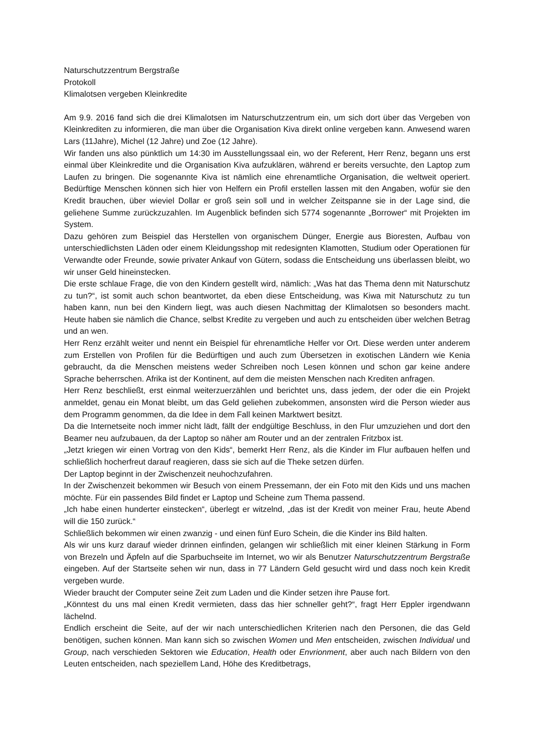Naturschutzzentrum Bergstraße
Protokoll
Klimalotsen vergeben Kleinkredite
Am 9.9. 2016 fand sich die drei Klimalotsen im Naturschutzzentrum ein, um sich dort über das Vergeben von Kleinkrediten zu informieren, die man über die Organisation Kiva direkt online vergeben kann. Anwesend waren Lars (11Jahre), Michel (12 Jahre) und Zoe (12 Jahre).
Wir fanden uns also pünktlich um 14:30 im Ausstellungssaal ein, wo der Referent, Herr Renz, begann uns erst einmal über Kleinkredite und die Organisation Kiva aufzuklären, während er bereits versuchte, den Laptop zum Laufen zu bringen. Die sogenannte Kiva ist nämlich eine ehrenamtliche Organisation, die weltweit operiert. Bedürftige Menschen können sich hier von Helfern ein Profil erstellen lassen mit den Angaben, wofür sie den Kredit brauchen, über wieviel Dollar er groß sein soll und in welcher Zeitspanne sie in der Lage sind, die geliehene Summe zurückzuzahlen. Im Augenblick befinden sich 5774 sogenannte „Borrower“ mit Projekten im System.
Dazu gehören zum Beispiel das Herstellen von organischem Dünger, Energie aus Bioresten, Aufbau von unterschiedlichsten Läden oder einem Kleidungsshop mit redesignten Klamotten, Studium oder Operationen für Verwandte oder Freunde, sowie privater Ankauf von Gütern, sodass die Entscheidung uns überlassen bleibt, wo wir unser Geld hineinstecken.
Die erste schlaue Frage, die von den Kindern gestellt wird, nämlich: „Was hat das Thema denn mit Naturschutz zu tun?“, ist somit auch schon beantwortet, da eben diese Entscheidung, was Kiwa mit Naturschutz zu tun haben kann, nun bei den Kindern liegt, was auch diesen Nachmittag der Klimalotsen so besonders macht. Heute haben sie nämlich die Chance, selbst Kredite zu vergeben und auch zu entscheiden über welchen Betrag und an wen.
Herr Renz erzählt weiter und nennt ein Beispiel für ehrenamtliche Helfer vor Ort. Diese werden unter anderem zum Erstellen von Profilen für die Bedürftigen und auch zum Übersetzen in exotischen Ländern wie Kenia gebraucht, da die Menschen meistens weder Schreiben noch Lesen können und schon gar keine andere Sprache beherrschen. Afrika ist der Kontinent, auf dem die meisten Menschen nach Krediten anfragen.
Herr Renz beschließt, erst einmal weiterzuerzählen und berichtet uns, dass jedem, der oder die ein Projekt anmeldet, genau ein Monat bleibt, um das Geld geliehen zubekommen, ansonsten wird die Person wieder aus dem Programm genommen, da die Idee in dem Fall keinen Marktwert besitzt.
Da die Internetseite noch immer nicht lädt, fällt der endgültige Beschluss, in den Flur umzuziehen und dort den Beamer neu aufzubauen, da der Laptop so näher am Router und an der zentralen Fritzbox ist.
„Jetzt kriegen wir einen Vortrag von den Kids“, bemerkt Herr Renz, als die Kinder im Flur aufbauen helfen und schließlich hocherfreut darauf reagieren, dass sie sich auf die Theke setzen dürfen.
Der Laptop beginnt in der Zwischenzeit neuhochzufahren.
In der Zwischenzeit bekommen wir Besuch von einem Pressemann, der ein Foto mit den Kids und uns machen möchte. Für ein passendes Bild findet er Laptop und Scheine zum Thema passend.
„Ich habe einen hunderter einstecken“, überlegt er witzelnd, „das ist der Kredit von meiner Frau, heute Abend will die 150 zurück.“
Schließlich bekommen wir einen zwanzig - und einen fünf Euro Schein, die die Kinder ins Bild halten.
Als wir uns kurz darauf wieder drinnen einfinden, gelangen wir schließlich mit einer kleinen Stärkung in Form von Brezeln und Äpfeln auf die Sparbuchseite im Internet, wo wir als Benutzer Naturschutzzentrum Bergstraße eingeben. Auf der Startseite sehen wir nun, dass in 77 Ländern Geld gesucht wird und dass noch kein Kredit vergeben wurde.
Wieder braucht der Computer seine Zeit zum Laden und die Kinder setzen ihre Pause fort.
„Könntest du uns mal einen Kredit vermieten, dass das hier schneller geht?“, fragt Herr Eppler irgendwann lächelnd.
Endlich erscheint die Seite, auf der wir nach unterschiedlichen Kriterien nach den Personen, die das Geld benötigen, suchen können. Man kann sich so zwischen Women und Men entscheiden, zwischen Individual und Group, nach verschieden Sektoren wie Education, Health oder Envrionment, aber auch nach Bildern von den Leuten entscheiden, nach speziellem Land, Höhe des Kreditbetrags,